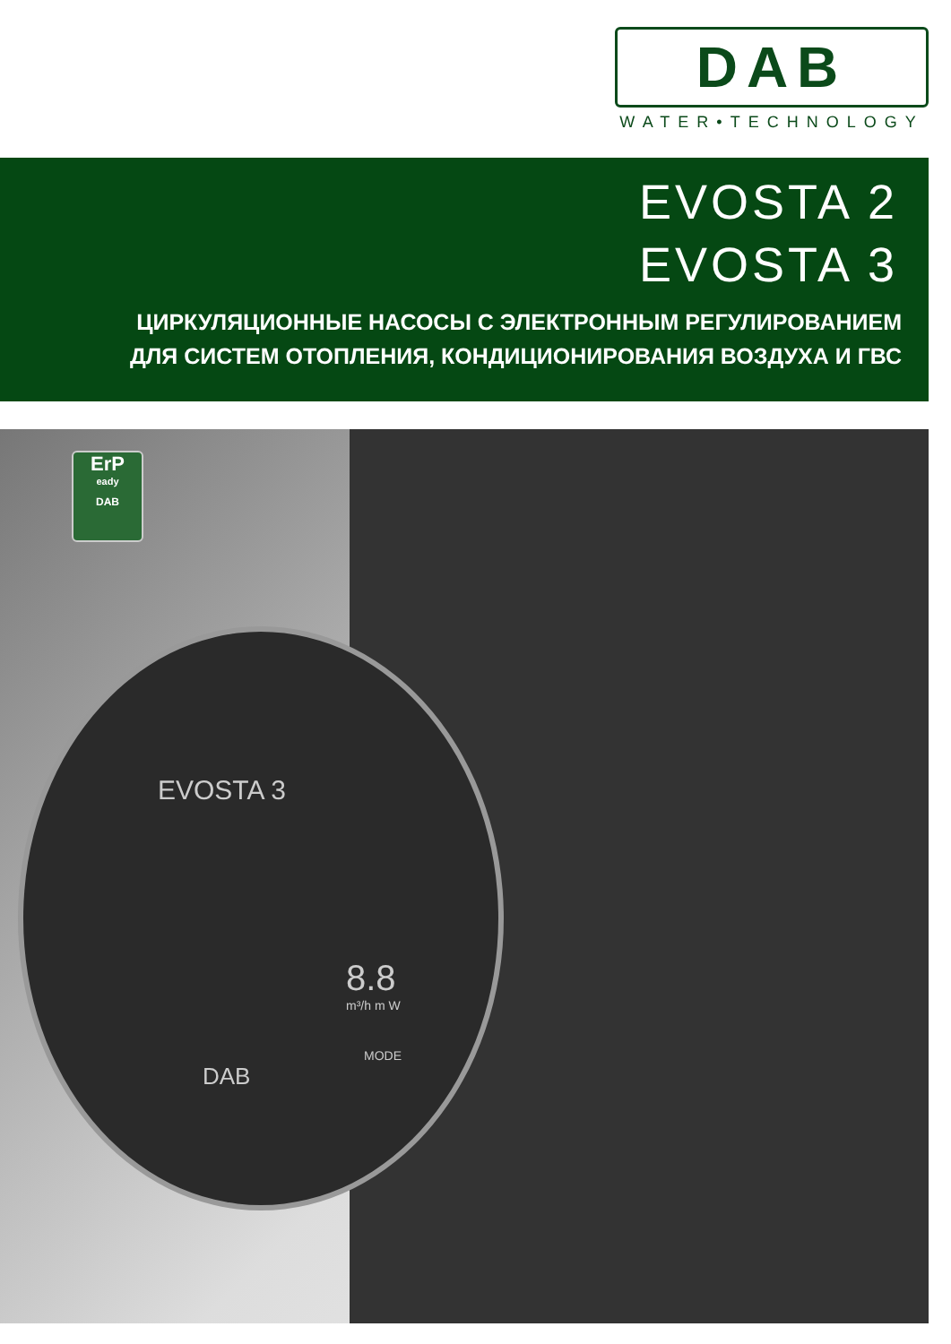DAB
WATER•TECHNOLOGY
EVOSTA 2
EVOSTA 3
ЦИРКУЛЯЦИОННЫЕ НАСОСЫ С ЭЛЕКТРОННЫМ РЕГУЛИРОВАНИЕМ
ДЛЯ СИСТЕМ ОТОПЛЕНИЯ, КОНДИЦИОНИРОВАНИЯ ВОЗДУХА И ГВС
ErP
eady
DAB
EVOSTA 3
8.8
m³/h m W
MODE
DAB